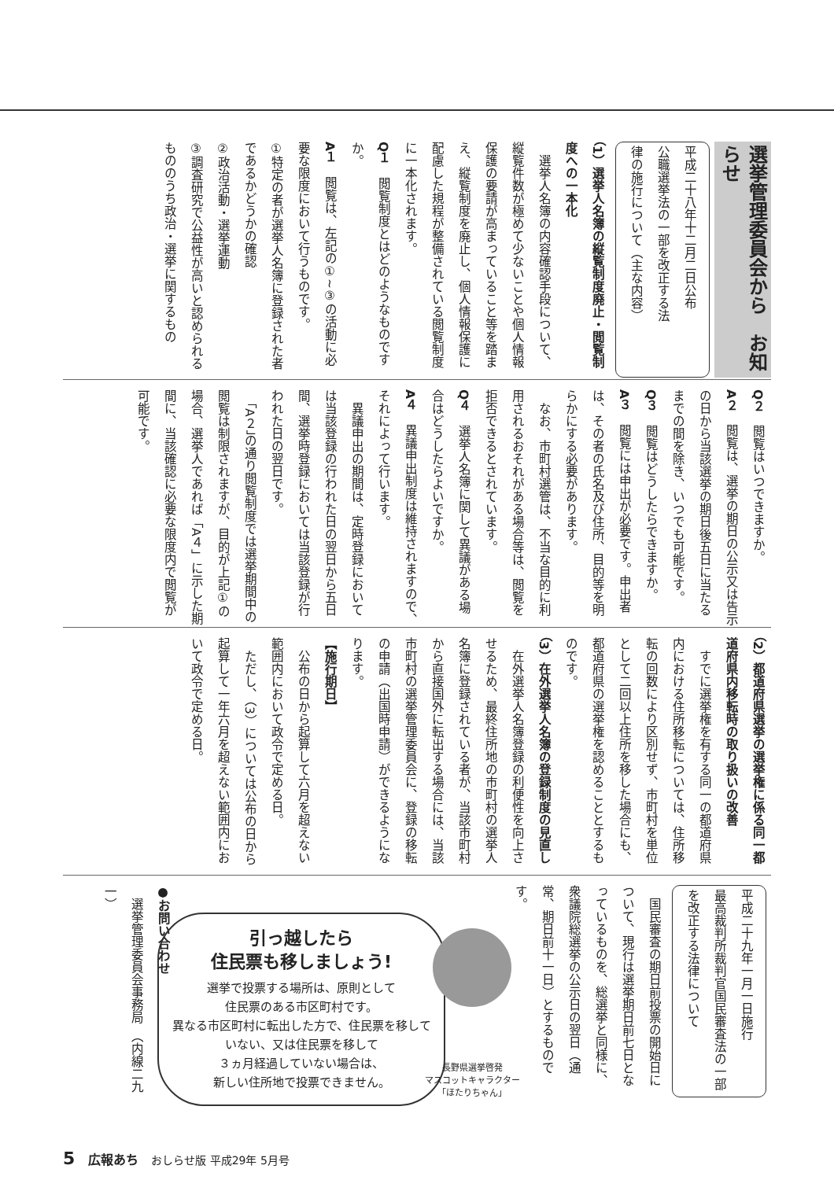選挙管理委員会から　お知らせ
平成二十八年十二月二日公布
公職選挙法の一部を改正する法
律の施行について（主な内容）
（1）選挙人名簿の縦覧制度廃止・閲覧制度への一本化
　選挙人名簿の内容確認手段について、縦覧件数が極めて少ないことや個人情報保護の要請が高まっていること等を踏まえ、縦覧制度を廃止し、個人情報保護に配慮した規程が整備されている閲覧制度に一本化されます。
Q１　閲覧制度とはどのようなものですか。
A１　閲覧は、左記の①~③の活動に必要な限度において行うものです。
①特定の者が選挙人名簿に登録された者であるかどうかの確認
②政治活動・選挙運動
③調査研究で公益性が高いと認められるもののうち政治・選挙に関するもの
Q２　閲覧はいつできますか。
A２　閲覧は、選挙の期日の公示又は告示の日から当該選挙の期日後五日に当たるまでの間を除き、いつでも可能です。
Q３　閲覧はどうしたらできますか。
A３　閲覧には申出が必要です。申出者は、その者の氏名及び住所、目的等を明らかにする必要があります。
　なお、市町村選管は、不当な目的に利用されるおそれがある場合等は、閲覧を拒否できるとされています。
Q４　選挙人名簿に関して異議がある場合はどうしたらよいですか。
A４　異議申出制度は維持されますので、それによって行います。
　異議申出の期間は、定時登録においては当該登録の行われた日の翌日から五日間、選挙時登録においては当該登録が行われた日の翌日です。
　「A２」の通り閲覧制度では選挙期間中の閲覧は制限されますが、目的が上記①の場合、選挙人であれば「A４」に示した期間に、当該確認に必要な限度内で閲覧が可能です。
（2）都道府県選挙の選挙権に係る同一都道府県内移転時の取り扱いの改善
　すでに選挙権を有する同一の都道府県内における住所移転については、住所移転の回数により区別せず、市町村を単位として二回以上住所を移した場合にも、都道府県の選挙権を認めることとするものです。
（3）在外選挙人名簿の登録制度の見直し
　在外選挙人名簿登録の利便性を向上させるため、最終住所地の市町村の選挙人名簿に登録されている者が、当該市町村から直接国外に転出する場合には、当該市町村の選挙管理委員会に、登録の移転の申請（出国時申請）ができるようになります。
【施行期日】
　公布の日から起算して六月を超えない範囲内において政令で定める日。
　ただし、（3）については公布の日から起算して一年六月を超えない範囲内において政令で定める日。
平成二十九年一月一日施行
最高裁判所裁判官国民審査法の一部を改正する法律について
　国民審査の期日前投票の開始日について、現行は選挙期日前七日となっているものを、総選挙と同様に、衆議院総選挙の公示日の翌日（通常、期日前十一日）とするものです。
●お問い合わせ
　選挙管理委員会事務局　（内線二九一）
引っ越したら
住民票も移しましょう!
選挙で投票する場所は、原則として
住民票のある市区町村です。
異なる市区町村に転出した方で、住民票を移していない、又は住民票を移して
３ヵ月経過していない場合は、
新しい住所地で投票できません。
長野県選挙啓発
マスコットキャラクター
「ほたりちゃん」
5 広報あち おしらせ版 平成29年 5月号